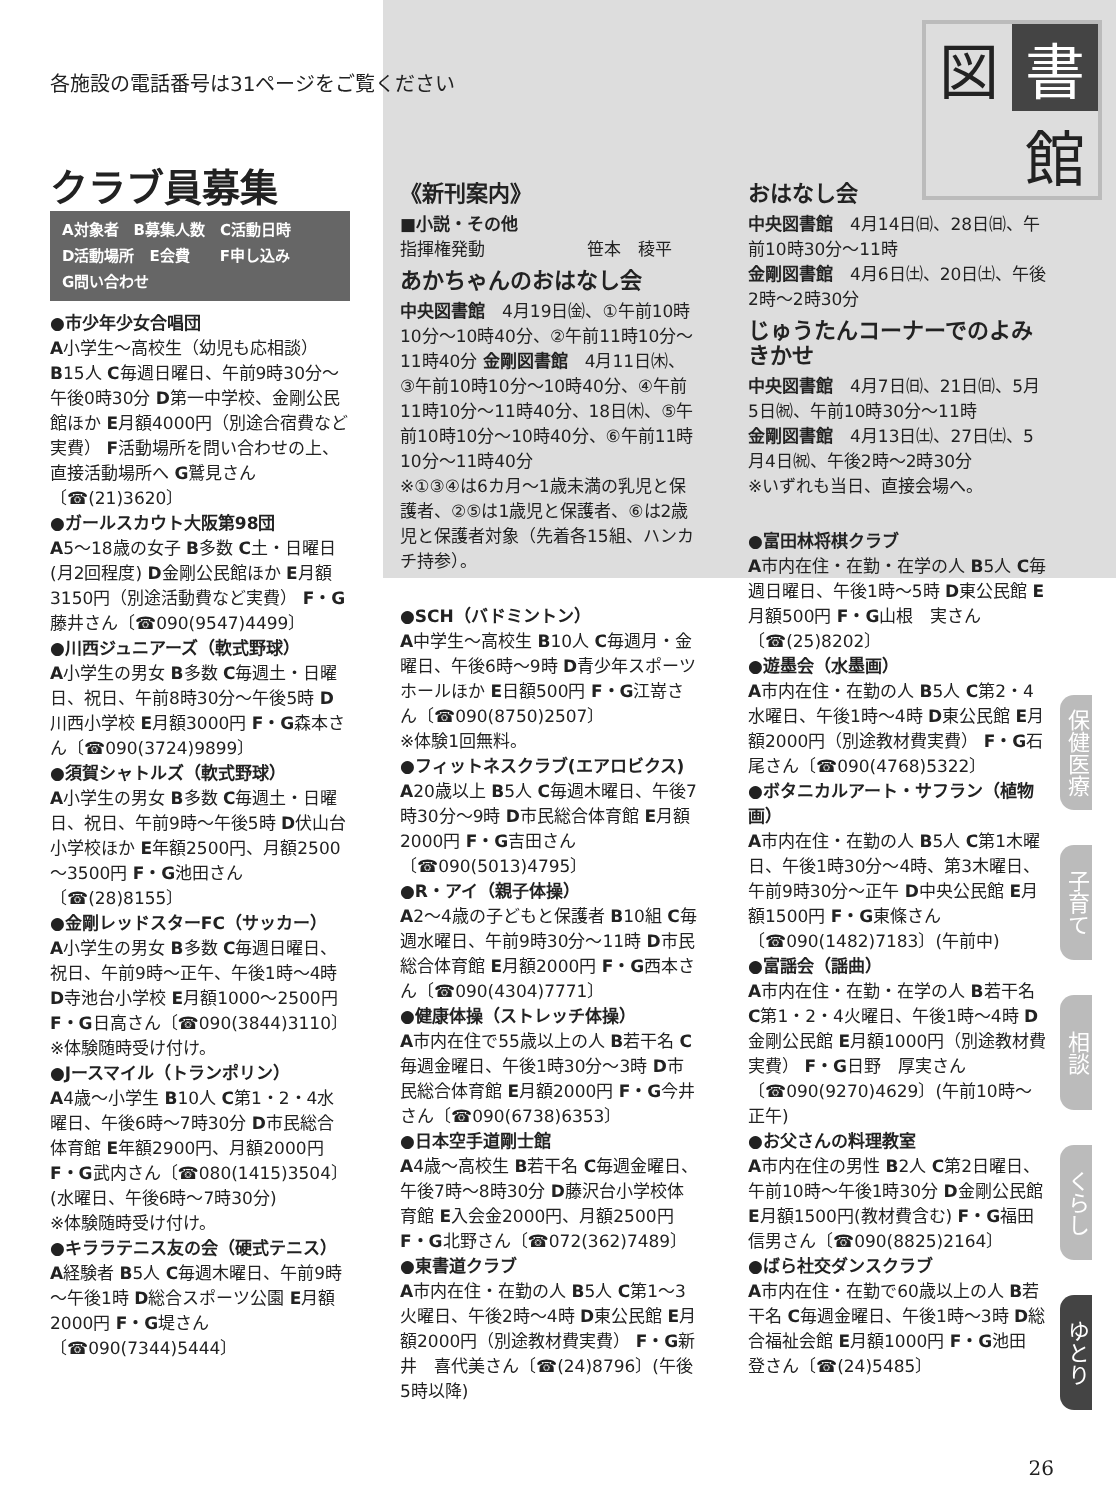各施設の電話番号は31ページをご覧ください
図
書
館
クラブ員募集
A対象者　B募集人数　C活動日時
D活動場所　E会費　　F申し込み
G問い合わせ
●市少年少女合唱団
A小学生～高校生（幼児も応相談） B15人 C毎週日曜日、午前9時30分～午後0時30分 D第一中学校、金剛公民館ほか E月額4000円（別途合宿費など実費） F活動場所を問い合わせの上、直接活動場所へ G鷲見さん〔☎(21)3620〕
●ガールスカウト大阪第98団
A5～18歳の女子 B多数 C土・日曜日(月2回程度) D金剛公民館ほか E月額3150円（別途活動費など実費） F・G藤井さん〔☎090(9547)4499〕
●川西ジュニアーズ（軟式野球）
A小学生の男女 B多数 C毎週土・日曜日、祝日、午前8時30分～午後5時 D川西小学校 E月額3000円 F・G森本さん〔☎090(3724)9899〕
●須賀シャトルズ（軟式野球）
A小学生の男女 B多数 C毎週土・日曜日、祝日、午前9時～午後5時 D伏山台小学校ほか E年額2500円、月額2500～3500円 F・G池田さん〔☎(28)8155〕
●金剛レッドスターFC（サッカー）
A小学生の男女 B多数 C毎週日曜日、祝日、午前9時～正午、午後1時～4時 D寺池台小学校 E月額1000～2500円 F・G日高さん〔☎090(3844)3110〕
※体験随時受け付け。
●Jースマイル（トランポリン）
A4歳～小学生 B10人 C第1・2・4水曜日、午後6時～7時30分 D市民総合体育館 E年額2900円、月額2000円 F・G武内さん〔☎080(1415)3504〕(水曜日、午後6時～7時30分)
※体験随時受け付け。
●キララテニス友の会（硬式テニス）
A経験者 B5人 C毎週木曜日、午前9時～午後1時 D総合スポーツ公園 E月額2000円 F・G堤さん〔☎090(7344)5444〕
《新刊案内》
■小説・その他
指揮権発動　　　　　　笹本　稜平
あかちゃんのおはなし会
中央図書館　4月19日㈮、①午前10時10分～10時40分、②午前11時10分～11時40分 金剛図書館　4月11日㈭、③午前10時10分～10時40分、④午前11時10分～11時40分、18日㈭、⑤午前10時10分～10時40分、⑥午前11時10分～11時40分
※①③④は6カ月～1歳未満の乳児と保護者、②⑤は1歳児と保護者、⑥は2歳児と保護者対象（先着各15組、ハンカチ持参）。
●SCH（バドミントン）
A中学生～高校生 B10人 C毎週月・金曜日、午後6時～9時 D青少年スポーツホールほか E日額500円 F・G江嵜さん〔☎090(8750)2507〕
※体験1回無料。
●フィットネスクラブ(エアロビクス)
A20歳以上 B5人 C毎週木曜日、午後7時30分～9時 D市民総合体育館 E月額2000円 F・G吉田さん〔☎090(5013)4795〕
●R・アイ（親子体操）
A2～4歳の子どもと保護者 B10組 C毎週水曜日、午前9時30分～11時 D市民総合体育館 E月額2000円 F・G西本さん〔☎090(4304)7771〕
●健康体操（ストレッチ体操）
A市内在住で55歳以上の人 B若干名 C毎週金曜日、午後1時30分～3時 D市民総合体育館 E月額2000円 F・G今井さん〔☎090(6738)6353〕
●日本空手道剛士館
A4歳～高校生 B若干名 C毎週金曜日、午後7時～8時30分 D藤沢台小学校体育館 E入会金2000円、月額2500円 F・G北野さん〔☎072(362)7489〕
●東書道クラブ
A市内在住・在勤の人 B5人 C第1～3火曜日、午後2時～4時 D東公民館 E月額2000円（別途教材費実費） F・G新井　喜代美さん〔☎(24)8796〕(午後5時以降)
おはなし会
中央図書館　4月14日㈰、28日㈰、午前10時30分～11時
金剛図書館　4月6日㈯、20日㈯、午後2時～2時30分
じゅうたんコーナーでのよみきかせ
中央図書館　4月7日㈰、21日㈰、5月5日㈷、午前10時30分～11時
金剛図書館　4月13日㈯、27日㈯、5月4日㈷、午後2時～2時30分
※いずれも当日、直接会場へ。
●富田林将棋クラブ
A市内在住・在勤・在学の人 B5人 C毎週日曜日、午後1時～5時 D東公民館 E月額500円 F・G山根　実さん〔☎(25)8202〕
●遊墨会（水墨画）
A市内在住・在勤の人 B5人 C第2・4水曜日、午後1時～4時 D東公民館 E月額2000円（別途教材費実費） F・G石尾さん〔☎090(4768)5322〕
●ボタニカルアート・サフラン（植物画）
A市内在住・在勤の人 B5人 C第1木曜日、午後1時30分～4時、第3木曜日、午前9時30分～正午 D中央公民館 E月額1500円 F・G東條さん〔☎090(1482)7183〕(午前中)
●富謡会（謡曲）
A市内在住・在勤・在学の人 B若干名 C第1・2・4火曜日、午後1時～4時 D金剛公民館 E月額1000円（別途教材費実費） F・G日野　厚実さん〔☎090(9270)4629〕(午前10時～正午)
●お父さんの料理教室
A市内在住の男性 B2人 C第2日曜日、午前10時～午後1時30分 D金剛公民館 E月額1500円(教材費含む) F・G福田　信男さん〔☎090(8825)2164〕
●ばら社交ダンスクラブ
A市内在住・在勤で60歳以上の人 B若干名 C毎週金曜日、午後1時～3時 D総合福祉会館 E月額1000円 F・G池田　登さん〔☎(24)5485〕
保健医療
子育て
相談
くらし
ゆとり
26